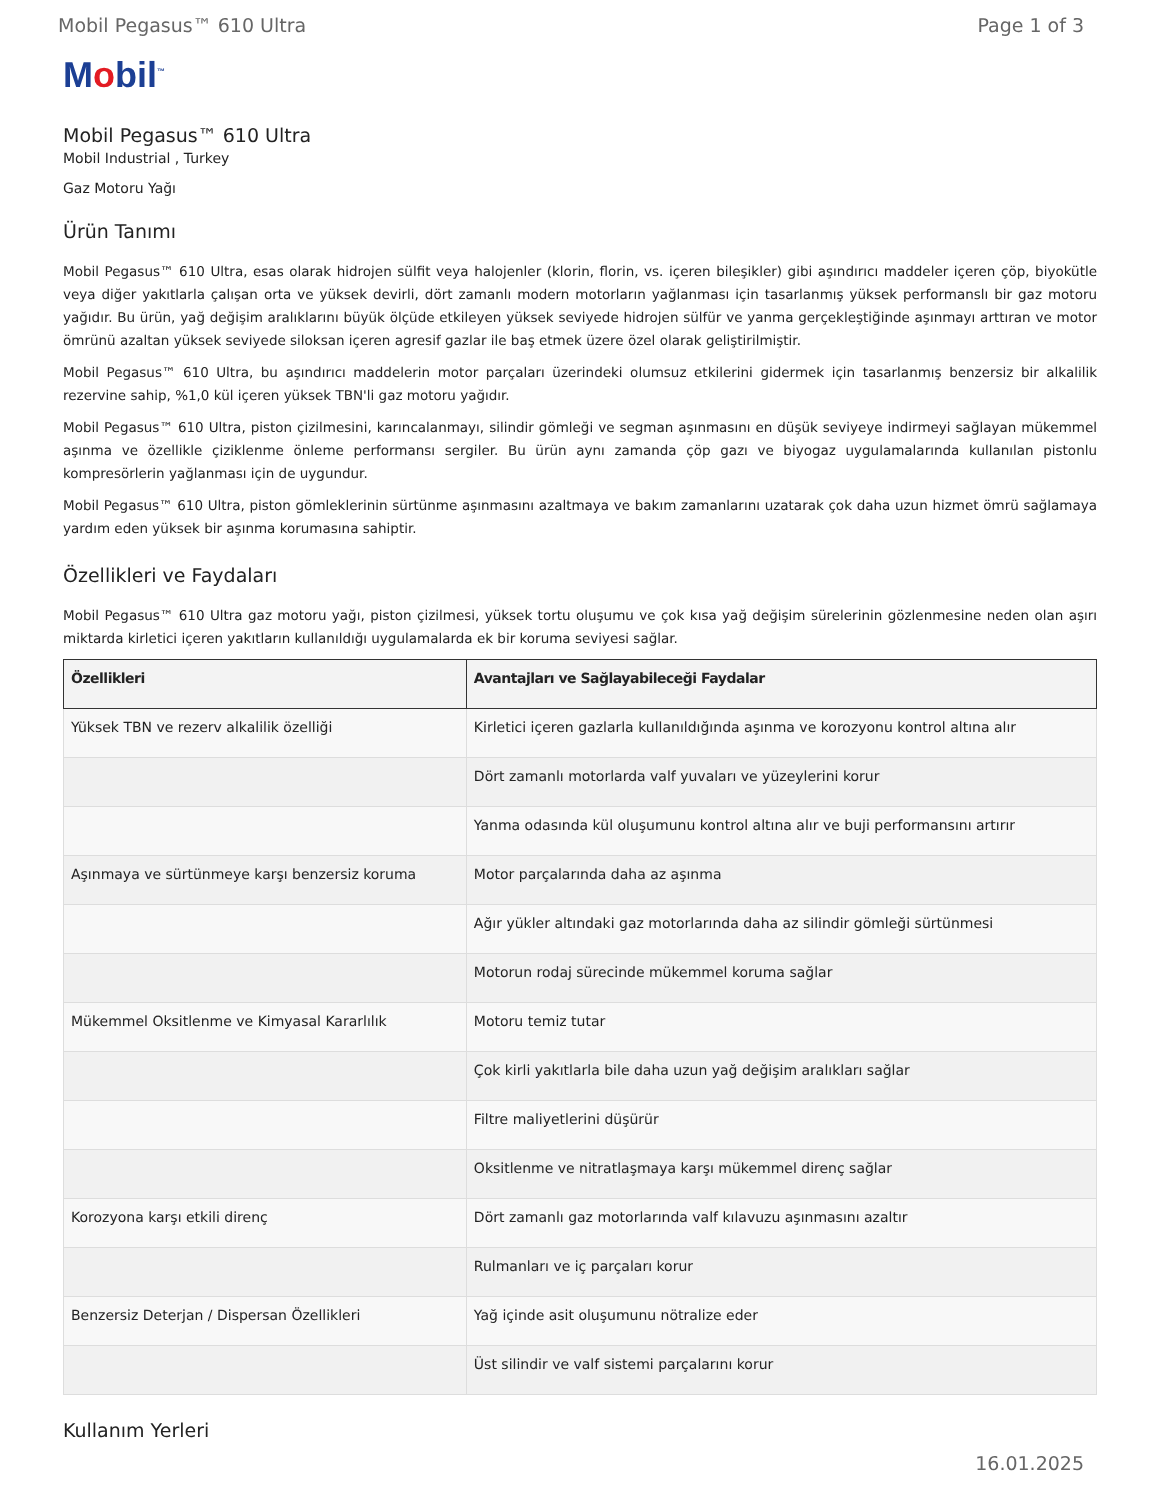Mobil Pegasus™ 610 Ultra Page 1 of 3
Mobil<sup>™</sup>
Mobil Pegasus™ 610 Ultra
Mobil Industrial , Turkey
Gaz Motoru Yağı
Ürün Tanımı
Mobil Pegasus™ 610 Ultra, esas olarak hidrojen sülfit veya halojenler (klorin, florin, vs. içeren bileşikler) gibi aşındırıcı maddeler içeren çöp, biyokütle veya diğer yakıtlarla çalışan orta ve yüksek devirli, dört zamanlı modern motorların yağlanması için tasarlanmış yüksek performanslı bir gaz motoru yağıdır. Bu ürün, yağ değişim aralıklarını büyük ölçüde etkileyen yüksek seviyede hidrojen sülfür ve yanma gerçekleştiğinde aşınmayı arttıran ve motor ömrünü azaltan yüksek seviyede siloksan içeren agresif gazlar ile baş etmek üzere özel olarak geliştirilmiştir.
Mobil Pegasus™ 610 Ultra, bu aşındırıcı maddelerin motor parçaları üzerindeki olumsuz etkilerini gidermek için tasarlanmış benzersiz bir alkalilik rezervine sahip, %1,0 kül içeren yüksek TBN'li gaz motoru yağıdır.
Mobil Pegasus™ 610 Ultra, piston çizilmesini, karıncalanmayı, silindir gömleği ve segman aşınmasını en düşük seviyeye indirmeyi sağlayan mükemmel aşınma ve özellikle çiziklenme önleme performansı sergiler. Bu ürün aynı zamanda çöp gazı ve biyogaz uygulamalarında kullanılan pistonlu kompresörlerin yağlanması için de uygundur.
Mobil Pegasus™ 610 Ultra, piston gömleklerinin sürtünme aşınmasını azaltmaya ve bakım zamanlarını uzatarak çok daha uzun hizmet ömrü sağlamaya yardım eden yüksek bir aşınma korumasına sahiptir.
Özellikleri ve Faydaları
Mobil Pegasus™ 610 Ultra gaz motoru yağı, piston çizilmesi, yüksek tortu oluşumu ve çok kısa yağ değişim sürelerinin gözlenmesine neden olan aşırı miktarda kirletici içeren yakıtların kullanıldığı uygulamalarda ek bir koruma seviyesi sağlar.
| Özellikleri | Avantajları ve Sağlayabileceği Faydalar |
| --- | --- |
| Yüksek TBN ve rezerv alkalilik özelliği | Kirletici içeren gazlarla kullanıldığında aşınma ve korozyonu kontrol altına alır |
| | Dört zamanlı motorlarda valf yuvaları ve yüzeylerini korur |
| | Yanma odasında kül oluşumunu kontrol altına alır ve buji performansını artırır |
| Aşınmaya ve sürtünmeye karşı benzersiz koruma | Motor parçalarında daha az aşınma |
| | Ağır yükler altındaki gaz motorlarında daha az silindir gömleği sürtünmesi |
| | Motorun rodaj sürecinde mükemmel koruma sağlar |
| Mükemmel Oksitlenme ve Kimyasal Kararlılık | Motoru temiz tutar |
| | Çok kirli yakıtlarla bile daha uzun yağ değişim aralıkları sağlar |
| | Filtre maliyetlerini düşürür |
| | Oksitlenme ve nitratlaşmaya karşı mükemmel direnç sağlar |
| Korozyona karşı etkili direnç | Dört zamanlı gaz motorlarında valf kılavuzu aşınmasını azaltır |
| | Rulmanları ve iç parçaları korur |
| Benzersiz Deterjan / Dispersan Özellikleri | Yağ içinde asit oluşumunu nötralize eder |
| | Üst silindir ve valf sistemi parçalarını korur |
Kullanım Yerleri
16.01.2025